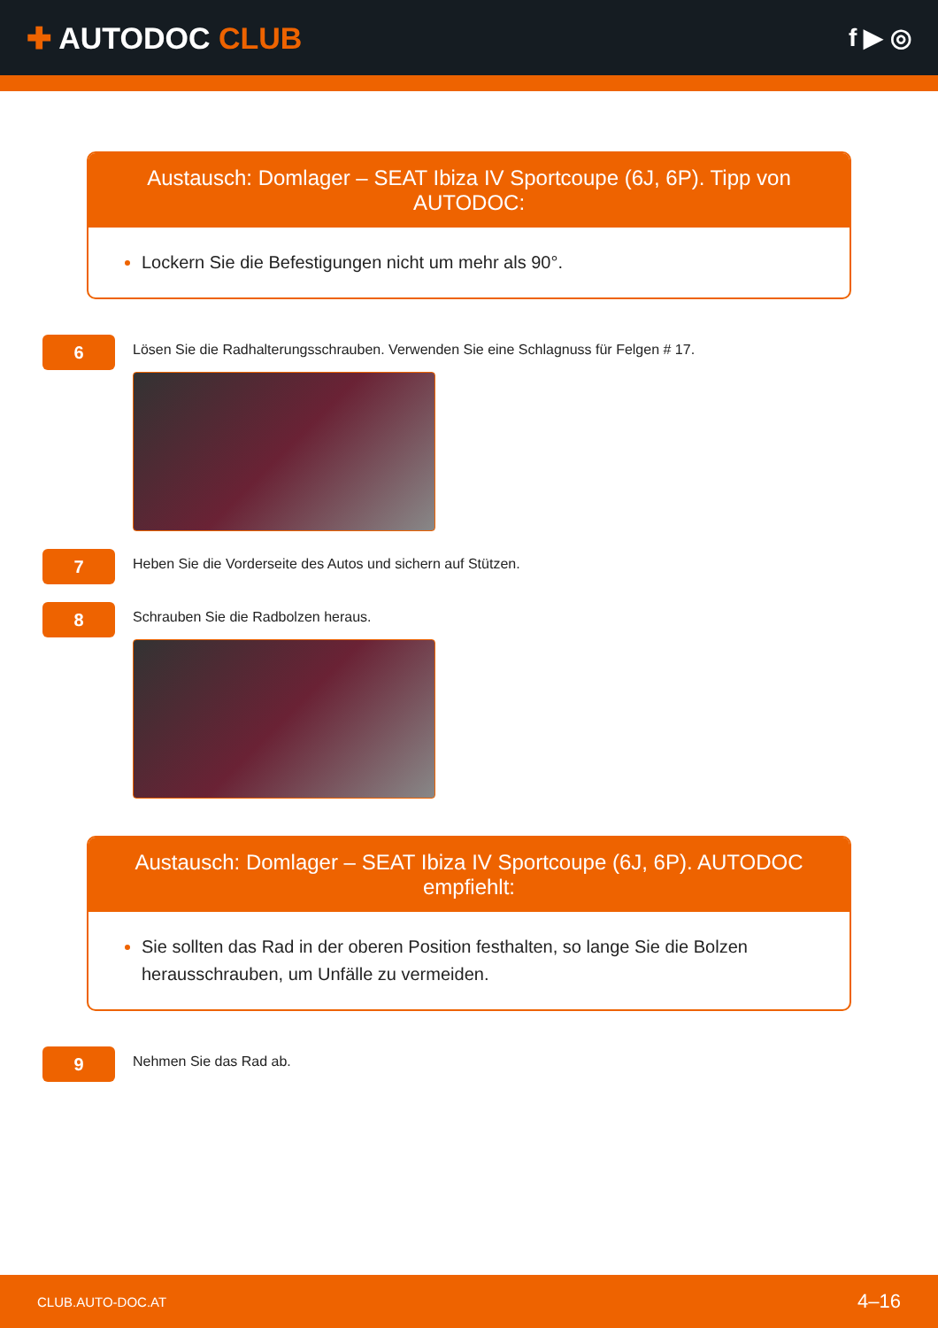✚ AUTODOC CLUB
f ▶ ◎
Austausch: Domlager – SEAT Ibiza IV Sportcoupe (6J, 6P). Tipp von AUTODOC:
Lockern Sie die Befestigungen nicht um mehr als 90°.
6
Lösen Sie die Radhalterungsschrauben. Verwenden Sie eine Schlagnuss für Felgen # 17.
7
Heben Sie die Vorderseite des Autos und sichern auf Stützen.
8
Schrauben Sie die Radbolzen heraus.
Austausch: Domlager – SEAT Ibiza IV Sportcoupe (6J, 6P). AUTODOC empfiehlt:
Sie sollten das Rad in der oberen Position festhalten, so lange Sie die Bolzen herausschrauben, um Unfälle zu vermeiden.
9
Nehmen Sie das Rad ab.
CLUB.AUTO-DOC.AT 4–16